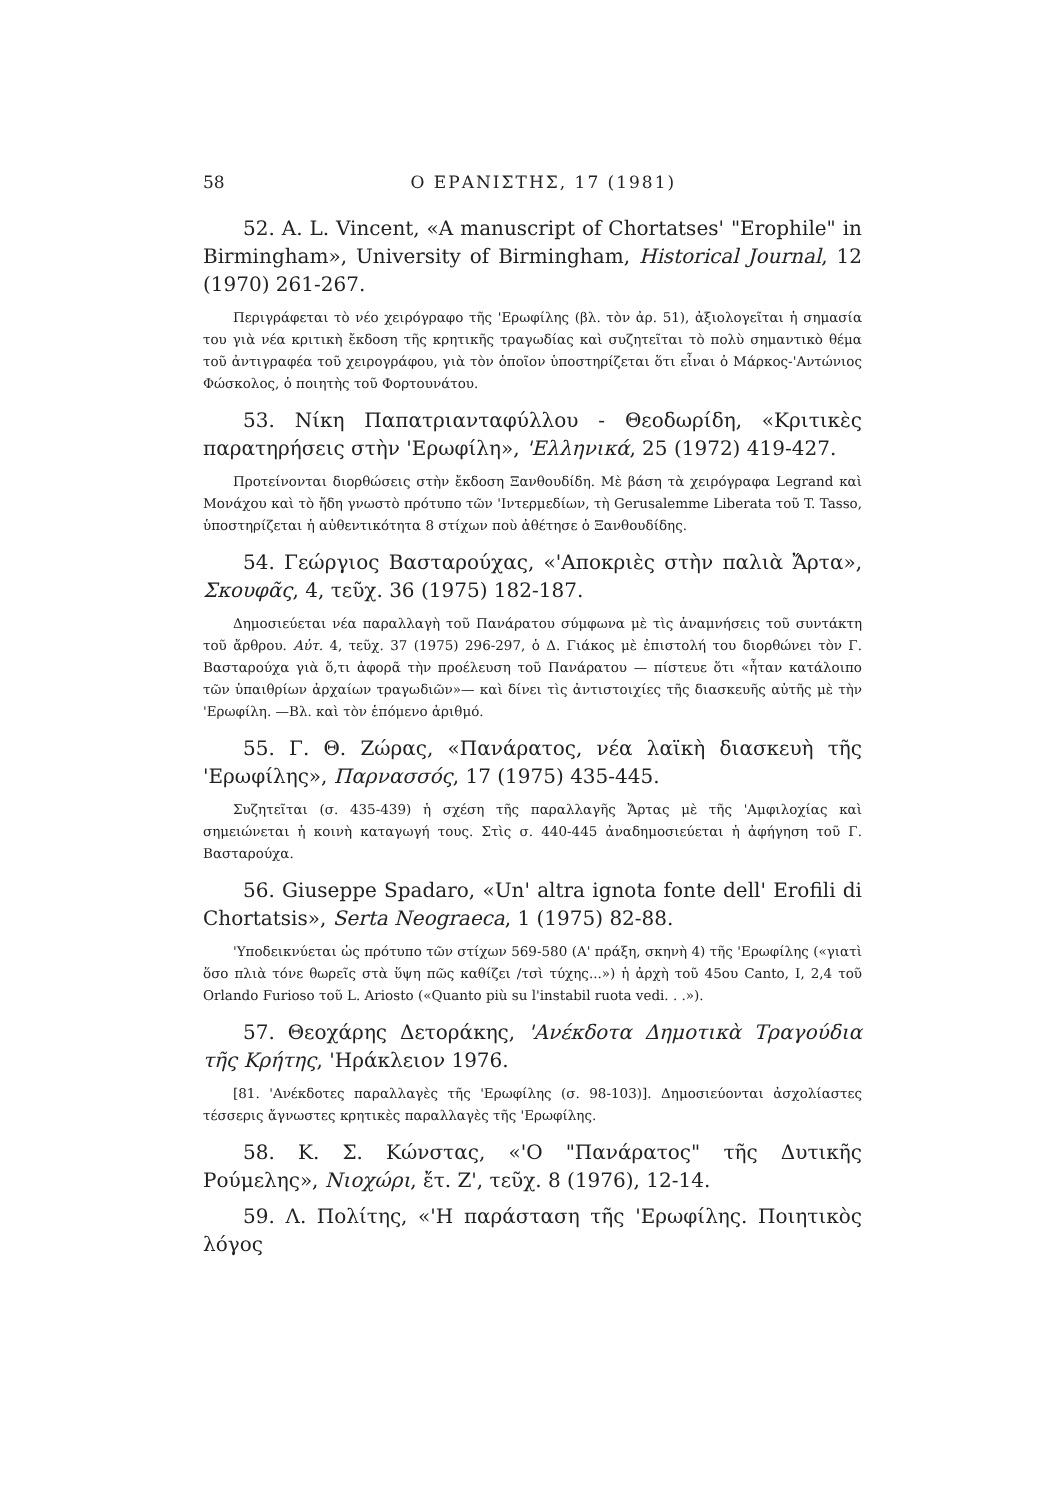58 Ο ΕΡΑΝΙΣΤΗΣ, 17 (1981)
52. A. L. Vincent, «A manuscript of Chortatses' "Erophile" in Birmingham», University of Birmingham, Historical Journal, 12 (1970) 261-267.
Περιγράφεται τὸ νέο χειρόγραφο τῆς 'Ερωφίλης (βλ. τὸν ἀρ. 51), ἀξιολογεῖται ἡ σημασία του γιὰ νέα κριτικὴ ἔκδοση τῆς κρητικῆς τραγωδίας καὶ συζητεῖται τὸ πολὺ σημαντικὸ θέμα τοῦ ἀντιγραφέα τοῦ χειρογράφου, γιὰ τὸν ὁποῖον ὑποστηρίζεται ὅτι εἶναι ὁ Μάρκος-'Αντώνιος Φώσκολος, ὁ ποιητὴς τοῦ Φορτουνάτου.
53. Νίκη Παπατριανταφύλλου - Θεοδωρίδη, «Κριτικὲς παρατηρήσεις στὴν 'Ερωφίλη», 'Ελληνικά, 25 (1972) 419-427.
Προτείνονται διορθώσεις στὴν ἔκδοση Ξανθουδίδη. Μὲ βάση τὰ χειρόγραφα Legrand καὶ Μονάχου καὶ τὸ ἤδη γνωστὸ πρότυπο τῶν 'Ιντερμεδίων, τὴ Gerusalemme Liberata τοῦ T. Tasso, ὑποστηρίζεται ἡ αὐθεντικότητα 8 στίχων ποὺ ἀθέτησε ὁ Ξανθουδίδης.
54. Γεώργιος Βασταρούχας, «'Αποκριὲς στὴν παλιὰ Ἄρτα», Σκουφᾶς, 4, τεῦχ. 36 (1975) 182-187.
Δημοσιεύεται νέα παραλλαγὴ τοῦ Πανάρατου σύμφωνα μὲ τὶς ἀναμνήσεις τοῦ συντάκτη τοῦ ἄρθρου. Αὐτ. 4, τεῦχ. 37 (1975) 296-297, ὁ Δ. Γιάκος μὲ ἐπιστολή του διορθώνει τὸν Γ. Βασταρούχα γιὰ ὅ,τι ἀφορᾶ τὴν προέλευση τοῦ Πανάρατου — πίστευε ὅτι «ἦταν κατάλοιπο τῶν ὑπαιθρίων ἀρχαίων τραγωδιῶν»— καὶ δίνει τὶς ἀντιστοιχίες τῆς διασκευῆς αὐτῆς μὲ τὴν 'Ερωφίλη. —Βλ. καὶ τὸν ἑπόμενο ἀριθμό.
55. Γ. Θ. Ζώρας, «Πανάρατος, νέα λαϊκὴ διασκευὴ τῆς 'Ερωφίλης», Παρνασσός, 17 (1975) 435-445.
Συζητεῖται (σ. 435-439) ἡ σχέση τῆς παραλλαγῆς Ἄρτας μὲ τῆς 'Αμφιλοχίας καὶ σημειώνεται ἡ κοινὴ καταγωγή τους. Στὶς σ. 440-445 ἀναδημοσιεύεται ἡ ἀφήγηση τοῦ Γ. Βασταρούχα.
56. Giuseppe Spadaro, «Un' altra ignota fonte dell' Erofili di Chortatsis», Serta Neograeca, 1 (1975) 82-88.
'Υποδεικνύεται ὡς πρότυπο τῶν στίχων 569-580 (Α' πράξη, σκηνὴ 4) τῆς 'Ερωφίλης («γιατὶ ὅσο πλιὰ τόνε θωρεῖς στὰ ὕψη πῶς καθίζει /τσὶ τύχης...») ἡ ἀρχὴ τοῦ 45ου Canto, I, 2,4 τοῦ Orlando Furioso τοῦ L. Ariosto («Quanto più su l'instabil ruota vedi. . .»).
57. Θεοχάρης Δετοράκης, 'Ανέκδοτα Δημοτικὰ Τραγούδια τῆς Κρήτης, 'Ηράκλειον 1976.
[81. 'Ανέκδοτες παραλλαγὲς τῆς 'Ερωφίλης (σ. 98-103)]. Δημοσιεύονται ἀσχολίαστες τέσσερις ἄγνωστες κρητικὲς παραλλαγὲς τῆς 'Ερωφίλης.
58. Κ. Σ. Κώνστας, «'Ο "Πανάρατος" τῆς Δυτικῆς Ρούμελης», Νιοχώρι, ἔτ. Ζ', τεῦχ. 8 (1976), 12-14.
59. Λ. Πολίτης, «'Η παράσταση τῆς 'Ερωφίλης. Ποιητικὸς λόγος